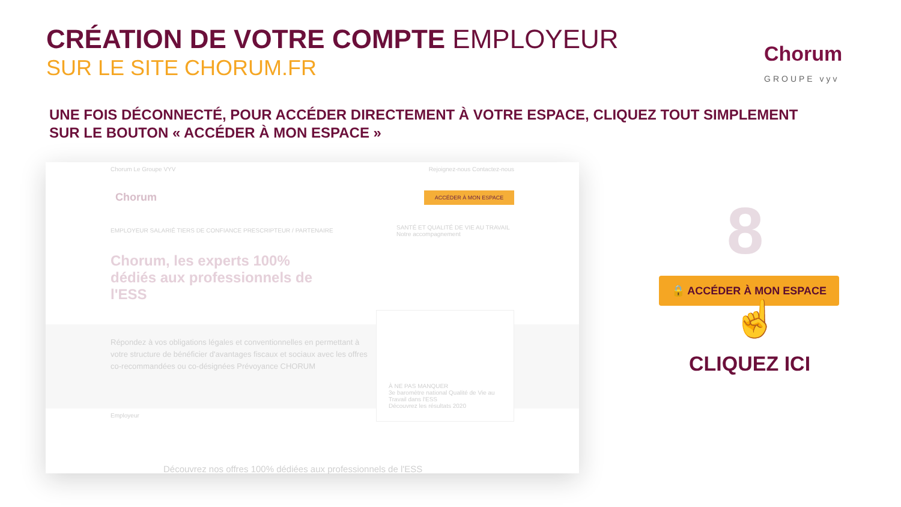CRÉATION DE VOTRE COMPTE EMPLOYEUR
SUR LE SITE CHORUM.FR
Chorum
GROUPE vyv
UNE FOIS DÉCONNECTÉ, POUR ACCÉDER DIRECTEMENT À VOTRE ESPACE, CLIQUEZ TOUT SIMPLEMENT
SUR LE BOUTON « ACCÉDER À MON ESPACE »
Chorum Le Groupe VYV Rejoignez-nous Contactez-nous
Chorum ACCÉDER À MON ESPACE
EMPLOYEUR SALARIÉ TIERS DE CONFIANCE PRESCRIPTEUR / PARTENAIRE
SANTÉ ET QUALITÉ DE VIE AU TRAVAIL
Notre accompagnement
Chorum, les experts 100% dédiés aux professionnels de l'ESS
Répondez à vos obligations légales et conventionnelles en permettant à votre structure de bénéficier d'avantages fiscaux et sociaux avec les offres co-recommandées ou co-désignées Prévoyance CHORUM
À NE PAS MANQUER
3e baromètre national Qualité de Vie au Travail dans l'ESS
Découvrez les résultats 2020
Employeur
Découvrez nos offres 100% dédiées aux professionnels de l'ESS
8
🔒 ACCÉDER À MON ESPACE
☝
CLIQUEZ ICI